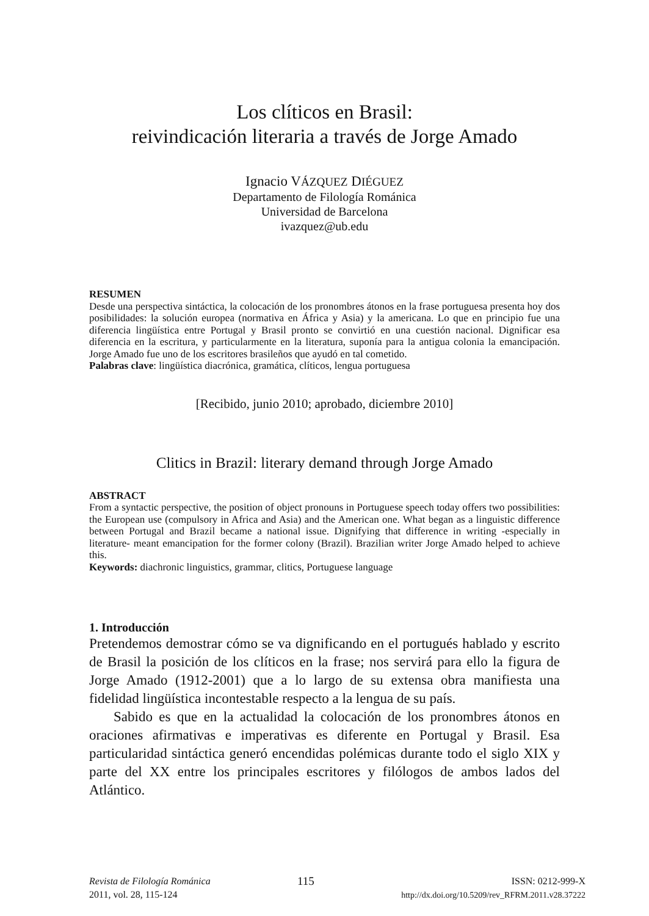Los clíticos en Brasil:
reivindicación literaria a través de Jorge Amado
Ignacio VÁZQUEZ DIÉGUEZ
Departamento de Filología Románica
Universidad de Barcelona
ivazquez@ub.edu
RESUMEN
Desde una perspectiva sintáctica, la colocación de los pronombres átonos en la frase portuguesa presenta hoy dos posibilidades: la solución europea (normativa en África y Asia) y la americana. Lo que en principio fue una diferencia lingüística entre Portugal y Brasil pronto se convirtió en una cuestión nacional. Dignificar esa diferencia en la escritura, y particularmente en la literatura, suponía para la antigua colonia la emancipación. Jorge Amado fue uno de los escritores brasileños que ayudó en tal cometido.
Palabras clave: lingüística diacrónica, gramática, clíticos, lengua portuguesa
[Recibido, junio 2010; aprobado, diciembre 2010]
Clitics in Brazil: literary demand through Jorge Amado
ABSTRACT
From a syntactic perspective, the position of object pronouns in Portuguese speech today offers two possibilities: the European use (compulsory in Africa and Asia) and the American one. What began as a linguistic difference between Portugal and Brazil became a national issue. Dignifying that difference in writing -especially in literature- meant emancipation for the former colony (Brazil). Brazilian writer Jorge Amado helped to achieve this.
Keywords: diachronic linguistics, grammar, clitics, Portuguese language
1. Introducción
Pretendemos demostrar cómo se va dignificando en el portugués hablado y escrito de Brasil la posición de los clíticos en la frase; nos servirá para ello la figura de Jorge Amado (1912-2001) que a lo largo de su extensa obra manifiesta una fidelidad lingüística incontestable respecto a la lengua de su país.
Sabido es que en la actualidad la colocación de los pronombres átonos en oraciones afirmativas e imperativas es diferente en Portugal y Brasil. Esa particularidad sintáctica generó encendidas polémicas durante todo el siglo XIX y parte del XX entre los principales escritores y filólogos de ambos lados del Atlántico.
Revista de Filología Románica
2011, vol. 28, 115-124
115
ISSN: 0212-999-X
http://dx.doi.org/10.5209/rev_RFRM.2011.v28.37222